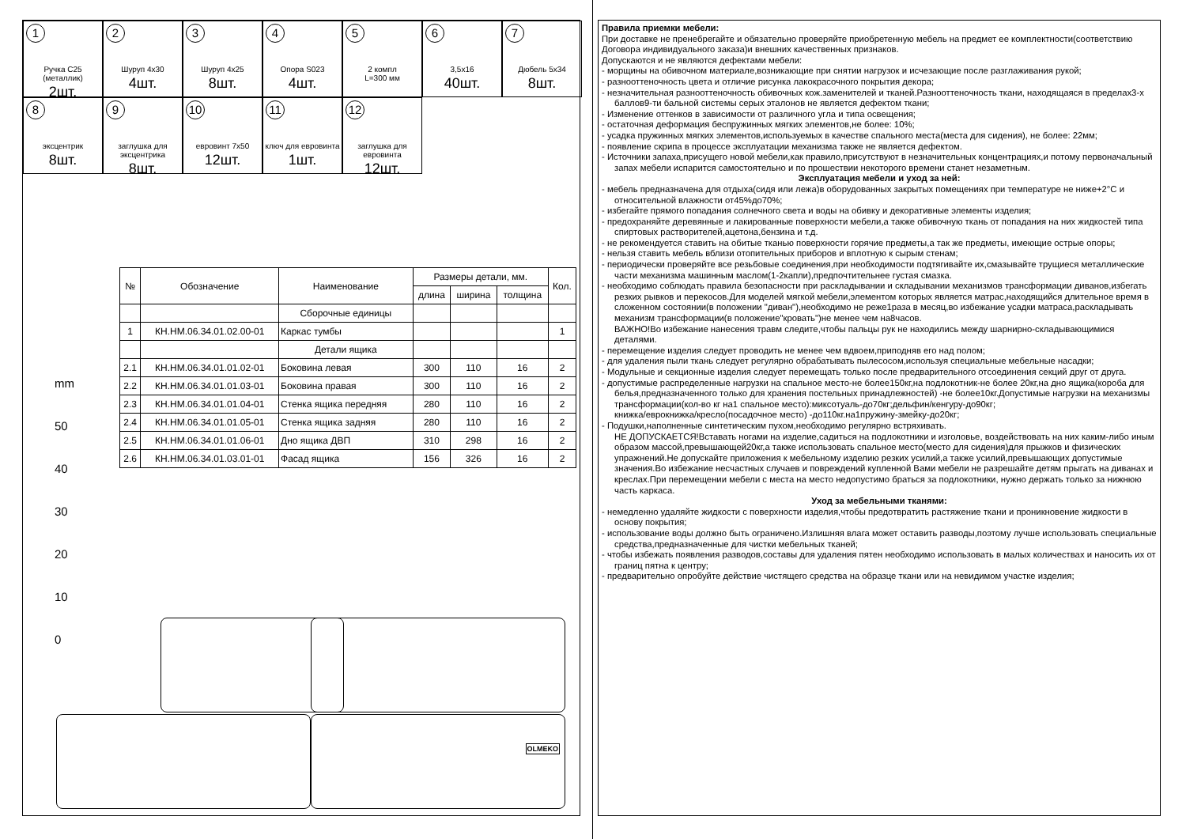1
Ручка С25 (металлик)
2шт.
2
Шуруп 4х30
4шт.
3
Шуруп 4х25
8шт.
4
Опора S023
4шт.
5
2 компл
L=300 мм
6
3,5х16
40шт.
7
Дюбель 5х34
8шт.
8
эксцентрик
8шт.
9
заглушка для эксцентрика
8шт.
10
евровинт 7х50
12шт.
11
ключ для евровинта
1шт.
12
заглушка для евровинта
12шт.
| № | Обозначение | Наименование | Размеры детали, мм. | | | Кол. |
| --- | --- | --- | --- | --- | --- | --- |
| | | | длина | ширина | толщина | |
| | | Сборочные единицы | | | | |
| 1 | КН.НМ.06.34.01.02.00-01 | Каркас тумбы | | | | 1 |
| | | Детали ящика | | | | |
| 2.1 | КН.НМ.06.34.01.01.02-01 | Боковина левая | 300 | 110 | 16 | 2 |
| 2.2 | КН.НМ.06.34.01.01.03-01 | Боковина правая | 300 | 110 | 16 | 2 |
| 2.3 | КН.НМ.06.34.01.01.04-01 | Стенка ящика передняя | 280 | 110 | 16 | 2 |
| 2.4 | КН.НМ.06.34.01.01.05-01 | Стенка ящика задняя | 280 | 110 | 16 | 2 |
| 2.5 | КН.НМ.06.34.01.01.06-01 | Дно ящика ДВП | 310 | 298 | 16 | 2 |
| 2.6 | КН.НМ.06.34.01.03.01-01 | Фасад ящика | 156 | 326 | 16 | 2 |
mm
50
40
30
20
10
0
OLMEKO
Правила приемки мебели:
При доставке не пренебрегайте и обязательно проверяйте приобретенную мебель на предмет ее комплектности(соответствию Договора индивидуального заказа)и внешних качественных признаков.
Допускаются и не являются дефектами мебели:
- морщины на обивочном материале,возникающие при снятии нагрузок и исчезающие после разглаживания рукой;
- разнооттеночность цвета и отличие рисунка лакокрасочного покрытия декора;
- незначительная разнооттеночность обивочных кож.заменителей и тканей.Разнооттеночность ткани, находящаяся в пределах3-х баллов9-ти бальной системы серых эталонов не является дефектом ткани;
- Изменение оттенков в зависимости от различного угла и типа освещения;
- остаточная деформация беспружинных мягких элементов,не более: 10%;
- усадка пружинных мягких элементов,используемых в качестве спального места(места для сидения), не более: 22мм;
- появление скрипа в процессе эксплуатации механизма также не является дефектом.
- Источники запаха,присущего новой мебели,как правило,присутствуют в незначительных концентрациях,и потому первоначальный запах мебели испарится самостоятельно и по прошествии некоторого времени станет незаметным.
Эксплуатация мебели и уход за ней:
- мебель предназначена для отдыха(сидя или лежа)в оборудованных закрытых помещениях при температуре не ниже+2°С и относительной влажности от45%до70%;
- избегайте прямого попадания солнечного света и воды на обивку и декоративные элементы изделия;
- предохраняйте деревянные и лакированные поверхности мебели,а также обивочную ткань от попадания на них жидкостей типа спиртовых растворителей,ацетона,бензина и т.д.
- не рекомендуется ставить на обитые тканью поверхности горячие предметы,а так же предметы, имеющие острые опоры;
- нельзя ставить мебель вблизи отопительных приборов и вплотную к сырым стенам;
- периодически проверяйте все резьбовые соединения,при необходимости подтягивайте их,смазывайте трущиеся металлические части механизма машинным маслом(1-2капли),предпочтительнее густая смазка.
- необходимо соблюдать правила безопасности при раскладывании и складывании механизмов трансформации диванов,избегать резких рывков и перекосов.Для моделей мягкой мебели,элементом которых является матрас,находящийся длительное время в сложенном состоянии(в положении "диван"),необходимо не реже1раза в месяц,во избежание усадки матраса,раскладывать механизм трансформации(в положение"кровать")не менее чем на8часов.
ВАЖНО!Во избежание нанесения травм следите,чтобы пальцы рук не находились между шарнирно-складывающимися деталями.
- перемещение изделия следует проводить не менее чем вдвоем,приподняв его над полом;
- для удаления пыли ткань следует регулярно обрабатывать пылесосом,используя специальные мебельные насадки;
- Модульные и секционные изделия следует перемещать только после предварительного отсоединения секций друг от друга.
- допустимые распределенные нагрузки на спальное место-не более150кг,на подлокотник-не более 20кг,на дно ящика(короба для белья,предназначенного только для хранения постельных принадлежностей) -не более10кг.Допустимые нагрузки на механизмы трансформации(кол-во кг на1 спальное место):миксотуаль-до70кг;дельфин/кенгуру-до90кг;
книжка/еврокнижка/кресло(посадочное место) -до110кг.на1пружину-змейку-до20кг;
- Подушки,наполненные синтетическим пухом,необходимо регулярно встряхивать.
НЕ ДОПУСКАЕТСЯ!Вставать ногами на изделие,садиться на подлокотники и изголовье, воздействовать на них каким-либо иным образом массой,превышающей20кг,а также использовать спальное место(место для сидения)для прыжков и физических упражнений.Не допускайте приложения к мебельному изделию резких усилий,а также усилий,превышающих допустимые значения.Во избежание несчастных случаев и повреждений купленной Вами мебели не разрешайте детям прыгать на диванах и креслах.При перемещении мебели с места на место недопустимо браться за подлокотники, нужно держать только за нижнюю часть каркаса.
Уход за мебельными тканями:
- немедленно удаляйте жидкости с поверхности изделия,чтобы предотвратить растяжение ткани и проникновение жидкости в основу покрытия;
- использование воды должно быть ограничено.Излишняя влага может оставить разводы,поэтому лучше использовать специальные средства,предназначенные для чистки мебельных тканей;
- чтобы избежать появления разводов,составы для удаления пятен необходимо использовать в малых количествах и наносить их от границ пятна к центру;
- предварительно опробуйте действие чистящего средства на образце ткани или на невидимом участке изделия;